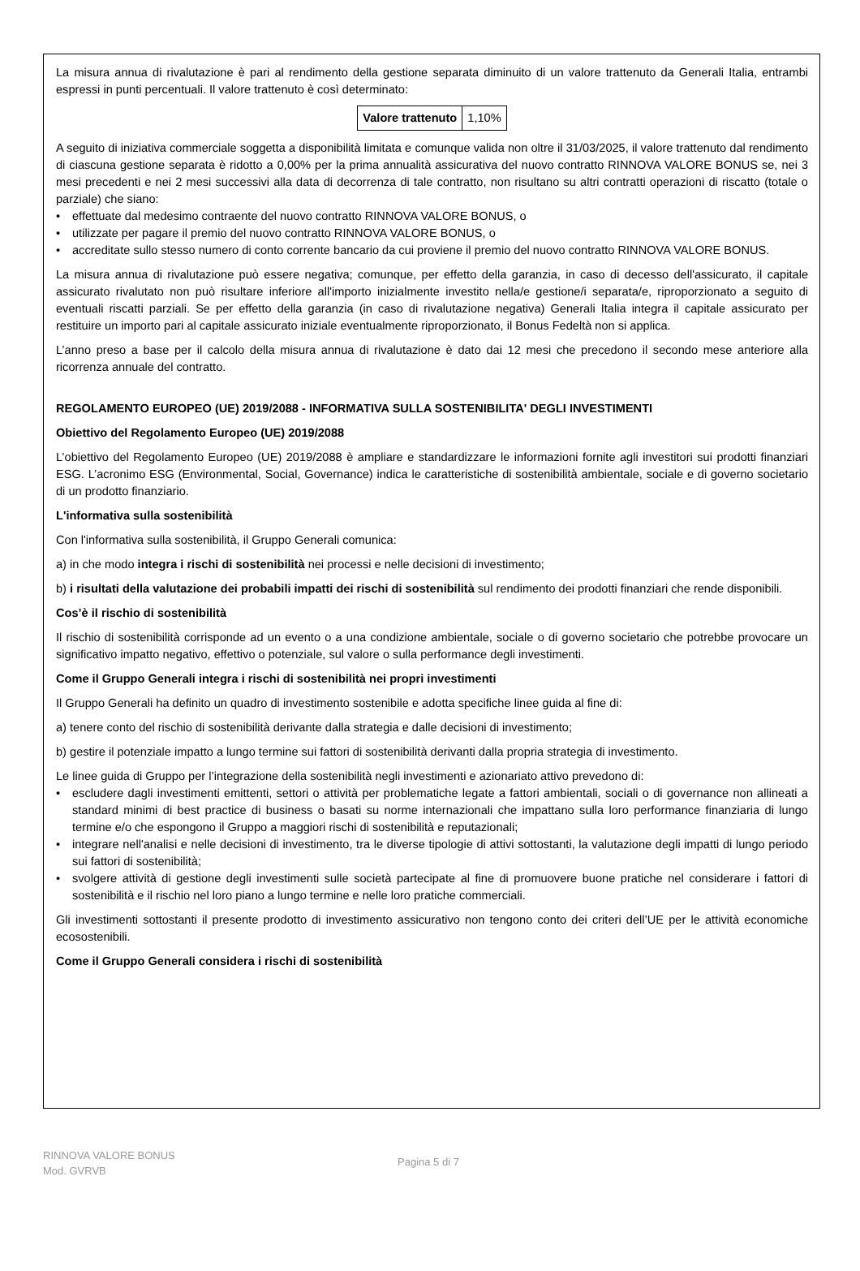La misura annua di rivalutazione è pari al rendimento della gestione separata diminuito di un valore trattenuto da Generali Italia, entrambi espressi in punti percentuali. Il valore trattenuto è così determinato:
| Valore trattenuto | 1,10% |
A seguito di iniziativa commerciale soggetta a disponibilità limitata e comunque valida non oltre il 31/03/2025, il valore trattenuto dal rendimento di ciascuna gestione separata è ridotto a 0,00% per la prima annualità assicurativa del nuovo contratto RINNOVA VALORE BONUS se, nei 3 mesi precedenti e nei 2 mesi successivi alla data di decorrenza di tale contratto, non risultano su altri contratti operazioni di riscatto (totale o parziale) che siano:
• effettuate dal medesimo contraente del nuovo contratto RINNOVA VALORE BONUS, o
• utilizzate per pagare il premio del nuovo contratto RINNOVA VALORE BONUS, o
• accreditate sullo stesso numero di conto corrente bancario da cui proviene il premio del nuovo contratto RINNOVA VALORE BONUS.
La misura annua di rivalutazione può essere negativa; comunque, per effetto della garanzia, in caso di decesso dell'assicurato, il capitale assicurato rivalutato non può risultare inferiore all'importo inizialmente investito nella/e gestione/i separata/e, riproporzionato a seguito di eventuali riscatti parziali. Se per effetto della garanzia (in caso di rivalutazione negativa) Generali Italia integra il capitale assicurato per restituire un importo pari al capitale assicurato iniziale eventualmente riproporzionato, il Bonus Fedeltà non si applica.
L’anno preso a base per il calcolo della misura annua di rivalutazione è dato dai 12 mesi che precedono il secondo mese anteriore alla ricorrenza annuale del contratto.
REGOLAMENTO EUROPEO (UE) 2019/2088 - INFORMATIVA SULLA SOSTENIBILITA' DEGLI INVESTIMENTI
Obiettivo del Regolamento Europeo (UE) 2019/2088
L’obiettivo del Regolamento Europeo (UE) 2019/2088 è ampliare e standardizzare le informazioni fornite agli investitori sui prodotti finanziari ESG. L’acronimo ESG (Environmental, Social, Governance) indica le caratteristiche di sostenibilità ambientale, sociale e di governo societario di un prodotto finanziario.
L'informativa sulla sostenibilità
Con l'informativa sulla sostenibilità, il Gruppo Generali comunica:
a) in che modo integra i rischi di sostenibilità nei processi e nelle decisioni di investimento;
b) i risultati della valutazione dei probabili impatti dei rischi di sostenibilità sul rendimento dei prodotti finanziari che rende disponibili.
Cos’è il rischio di sostenibilità
Il rischio di sostenibilità corrisponde ad un evento o a una condizione ambientale, sociale o di governo societario che potrebbe provocare un significativo impatto negativo, effettivo o potenziale, sul valore o sulla performance degli investimenti.
Come il Gruppo Generali integra i rischi di sostenibilità nei propri investimenti
Il Gruppo Generali ha definito un quadro di investimento sostenibile e adotta specifiche linee guida al fine di:
a) tenere conto del rischio di sostenibilità derivante dalla strategia e dalle decisioni di investimento;
b) gestire il potenziale impatto a lungo termine sui fattori di sostenibilità derivanti dalla propria strategia di investimento.
Le linee guida di Gruppo per l’integrazione della sostenibilità negli investimenti e azionariato attivo prevedono di:
• escludere dagli investimenti emittenti, settori o attività per problematiche legate a fattori ambientali, sociali o di governance non allineati a standard minimi di best practice di business o basati su norme internazionali che impattano sulla loro performance finanziaria di lungo termine e/o che espongono il Gruppo a maggiori rischi di sostenibilità e reputazionali;
• integrare nell'analisi e nelle decisioni di investimento, tra le diverse tipologie di attivi sottostanti, la valutazione degli impatti di lungo periodo sui fattori di sostenibilità;
• svolgere attività di gestione degli investimenti sulle società partecipate al fine di promuovere buone pratiche nel considerare i fattori di sostenibilità e il rischio nel loro piano a lungo termine e nelle loro pratiche commerciali.
Gli investimenti sottostanti il presente prodotto di investimento assicurativo non tengono conto dei criteri dell’UE per le attività economiche ecosostenibili.
Come il Gruppo Generali considera i rischi di sostenibilità
RINNOVA VALORE BONUS
Mod. GVRVB
Pagina 5 di 7